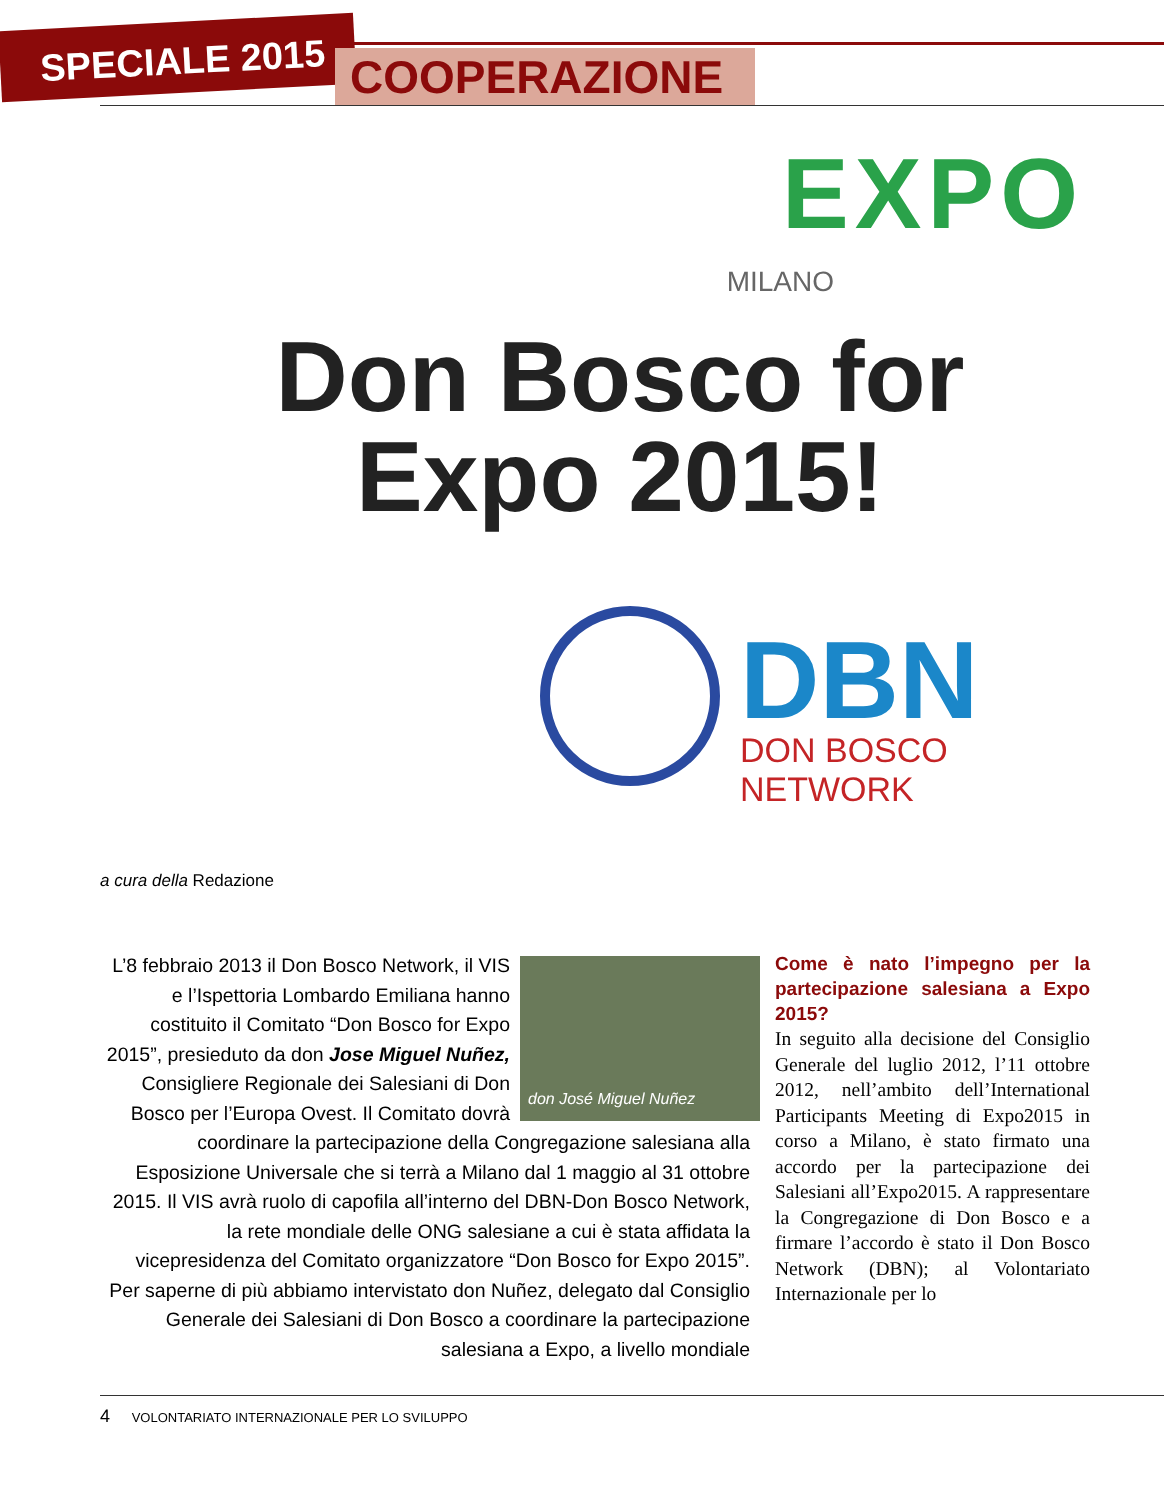SPECIALE 2015
COOPERAZIONE
EXPO
MILANO
Don Bosco for Expo 2015!
DBN
DON BOSCO NETWORK
a cura della Redazione
don José Miguel Nuñez
L’8 febbraio 2013 il Don Bosco Network, il VIS e l’Ispettoria Lombardo Emiliana hanno costituito il Comitato “Don Bosco for Expo 2015”, presieduto da don Jose Miguel Nuñez, Consigliere Regionale dei Salesiani di Don Bosco per l’Europa Ovest. Il Comitato dovrà coordinare la partecipazione della Congregazione salesiana alla Esposizione Universale che si terrà a Milano dal 1 maggio al 31 ottobre 2015. Il VIS avrà ruolo di capofila all’interno del DBN-Don Bosco Network, la rete mondiale delle ONG salesiane a cui è stata affidata la vicepresidenza del Comitato organizzatore “Don Bosco for Expo 2015”. Per saperne di più abbiamo intervistato don Nuñez, delegato dal Consiglio Generale dei Salesiani di Don Bosco a coordinare la partecipazione salesiana a Expo, a livello mondiale
Come è nato l’impegno per la partecipazione salesiana a Expo 2015?
In seguito alla decisione del Consiglio Generale del luglio 2012, l’11 ottobre 2012, nell’ambito dell’International Participants Meeting di Expo2015 in corso a Milano, è stato firmato una accordo per la partecipazione dei Salesiani all’Expo2015. A rappresentare la Congregazione di Don Bosco e a firmare l’accordo è stato il Don Bosco Network (DBN); al Volontariato Internazionale per lo
4 VOLONTARIATO INTERNAZIONALE PER LO SVILUPPO